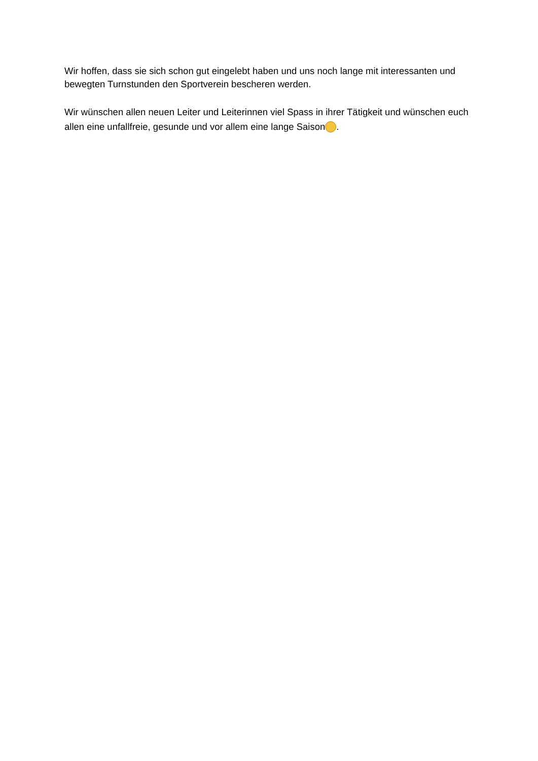Wir hoffen, dass sie sich schon gut eingelebt haben und uns noch lange mit interessanten und bewegten Turnstunden den Sportverein bescheren werden.
Wir wünschen allen neuen Leiter und Leiterinnen viel Spass in ihrer Tätigkeit und wünschen euch allen eine unfallfreie, gesunde und vor allem eine lange Saison .